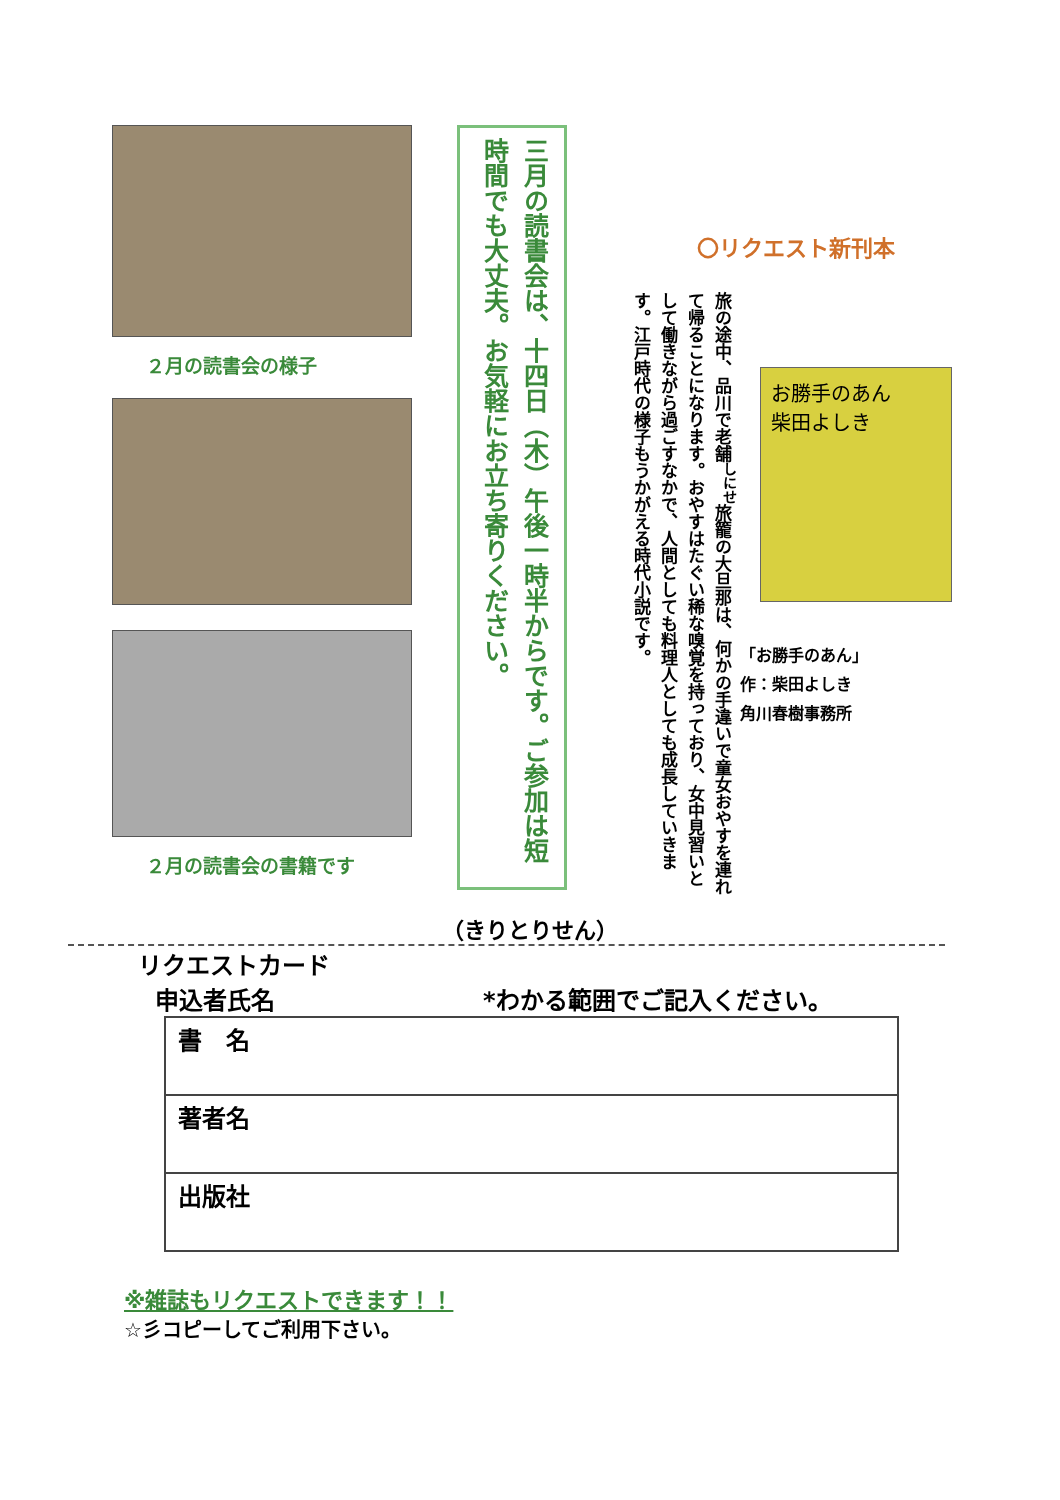２月の読書会の様子
２月の読書会の書籍です
三月の読書会は、十四日（木）午後一時半からです。ご参加は短時間でも大丈夫。お気軽にお立ち寄りください。
〇リクエスト新刊本
旅の途中、品川で老舗<sup>しにせ</sup>旅籠の大旦那は、何かの手違いで童女おやすを連れて帰ることになります。おやすはたぐい稀な嗅覚を持っており、女中見習いとして働きながら過ごすなかで、人間としても料理人としても成長していきます。江戸時代の様子もうかがえる時代小説です。
お勝手のあん
柴田よしき
「お勝手のあん」
作：柴田よしき
角川春樹事務所
（きりとりせん）
リクエストカード
申込者氏名 *わかる範囲でご記入ください。
| 書 名 |
| 著者名 |
| 出版社 |
※雑誌もリクエストできます！！
☆彡コピーしてご利用下さい。